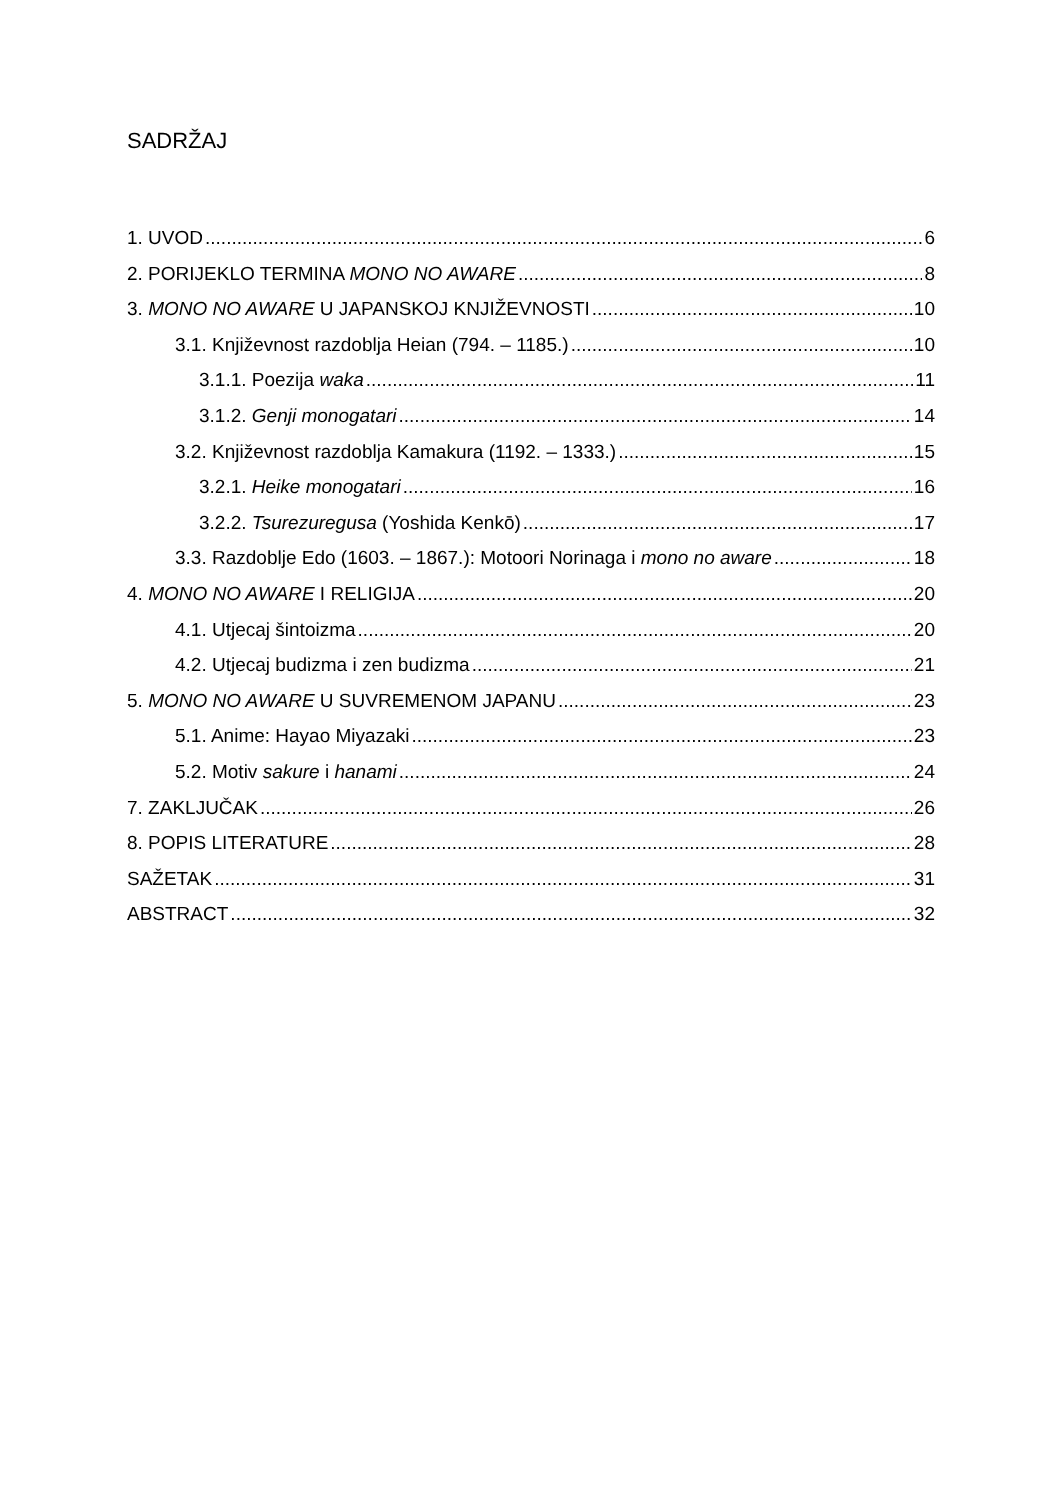SADRŽAJ
1. UVOD 6
2. PORIJEKLO TERMINA MONO NO AWARE 8
3. MONO NO AWARE U JAPANSKOJ KNJIŽEVNOSTI 10
3.1. Književnost razdoblja Heian (794. – 1185.) 10
3.1.1. Poezija waka 11
3.1.2. Genji monogatari 14
3.2. Književnost razdoblja Kamakura (1192. – 1333.) 15
3.2.1. Heike monogatari 16
3.2.2. Tsurezuregusa (Yoshida Kenkō) 17
3.3. Razdoblje Edo (1603. – 1867.): Motoori Norinaga i mono no aware 18
4. MONO NO AWARE I RELIGIJA 20
4.1. Utjecaj šintoizma 20
4.2. Utjecaj budizma i zen budizma 21
5. MONO NO AWARE U SUVREMENOM JAPANU 23
5.1. Anime: Hayao Miyazaki 23
5.2. Motiv sakure i hanami 24
7. ZAKLJUČAK 26
8. POPIS LITERATURE 28
SAŽETAK 31
ABSTRACT 32